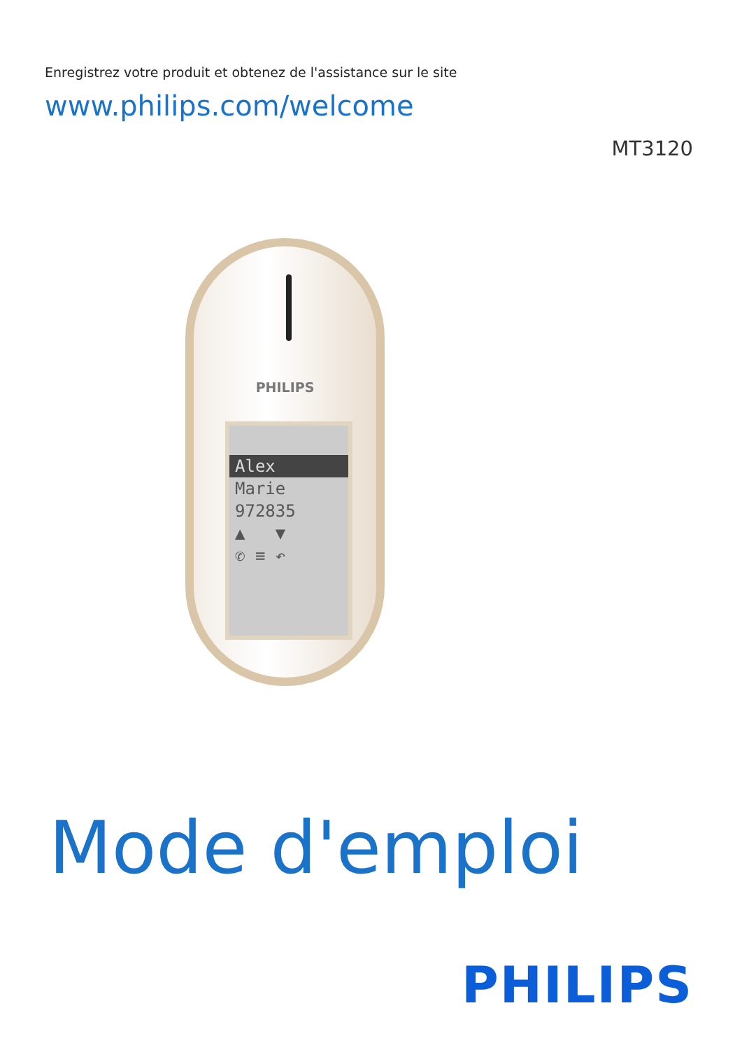Enregistrez votre produit et obtenez de l'assistance sur le site
www.philips.com/welcome
MT3120
PHILIPS
Alex
Marie
972835
▲ ▼
✆ ≡ ↶
Mode d'emploi
PHILIPS